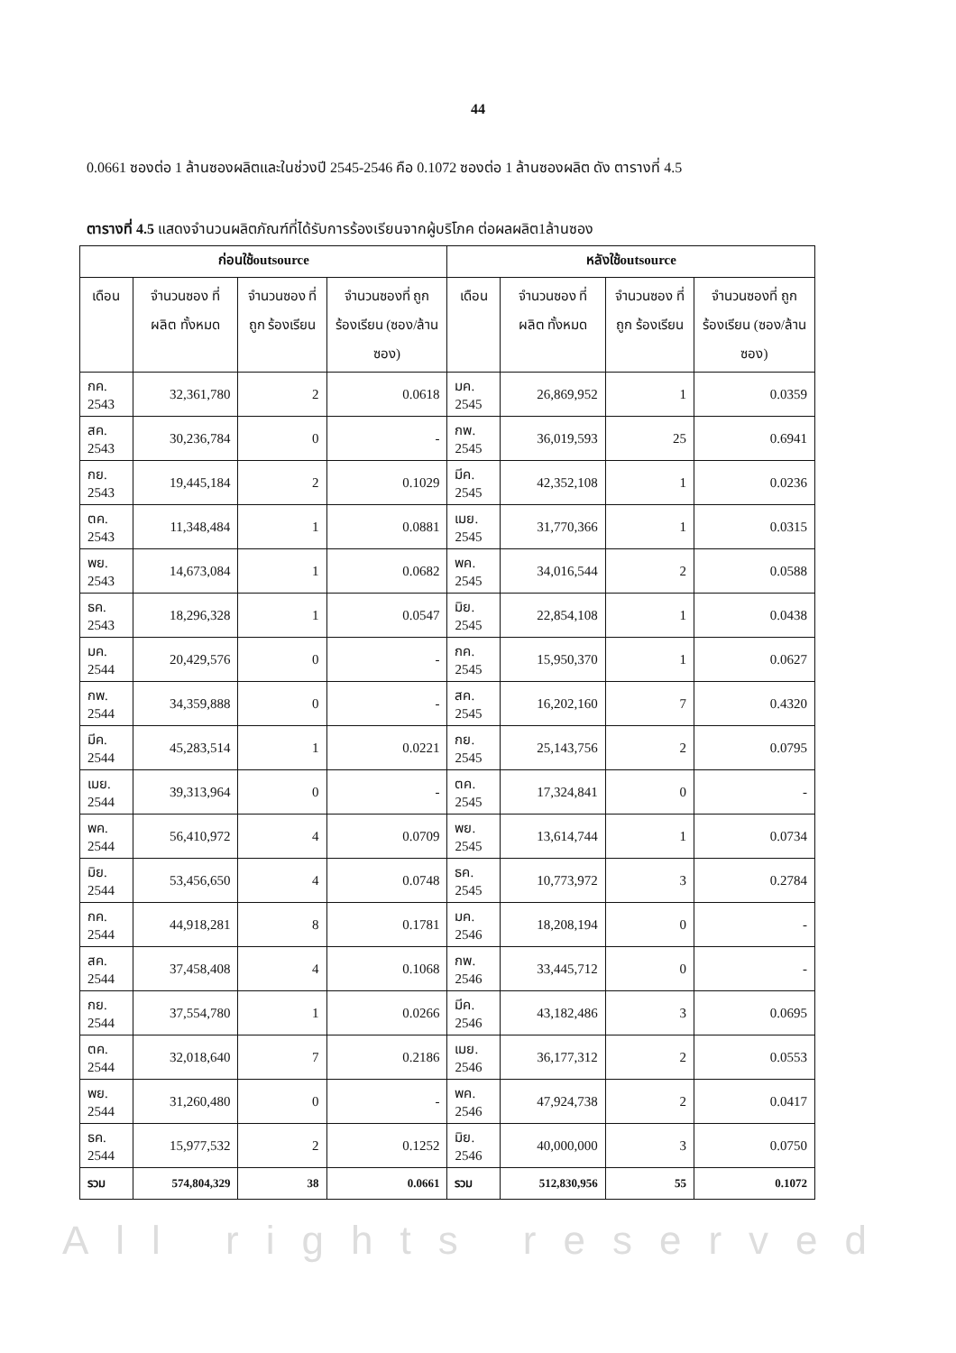44
0.0661 ซองต่อ 1 ล้านซองผลิตและในช่วงปี 2545-2546 คือ 0.1072 ซองต่อ 1 ล้านซองผลิต ดัง ตารางที่ 4.5
ตารางที่ 4.5 แสดงจำนวนผลิตภัณฑ์ที่ได้รับการร้องเรียนจากผู้บริโภค ต่อผลผลิต1ล้านซอง
| ก่อนใช้outsource | | | | หลังใช้outsource | | | |
| --- | --- | --- | --- | --- | --- | --- | --- |
| เดือน | จำนวนซอง ที่ผลิต ทั้งหมด | จำนวนซอง ที่ถูก ร้องเรียน | จำนวนซองที่ ถูกร้องเรียน (ซอง/ล้าน ซอง) | เดือน | จำนวนซอง ที่ผลิต ทั้งหมด | จำนวนซอง ที่ถูก ร้องเรียน | จำนวนซองที่ ถูกร้องเรียน (ซอง/ล้าน ซอง) |
| กค. 2543 | 32,361,780 | 2 | 0.0618 | มค. 2545 | 26,869,952 | 1 | 0.0359 |
| สค. 2543 | 30,236,784 | 0 | - | กพ. 2545 | 36,019,593 | 25 | 0.6941 |
| กย. 2543 | 19,445,184 | 2 | 0.1029 | มีค. 2545 | 42,352,108 | 1 | 0.0236 |
| ตค. 2543 | 11,348,484 | 1 | 0.0881 | เมย. 2545 | 31,770,366 | 1 | 0.0315 |
| พย. 2543 | 14,673,084 | 1 | 0.0682 | พค. 2545 | 34,016,544 | 2 | 0.0588 |
| ธค. 2543 | 18,296,328 | 1 | 0.0547 | มิย. 2545 | 22,854,108 | 1 | 0.0438 |
| มค. 2544 | 20,429,576 | 0 | - | กค. 2545 | 15,950,370 | 1 | 0.0627 |
| กพ. 2544 | 34,359,888 | 0 | - | สค. 2545 | 16,202,160 | 7 | 0.4320 |
| มีค. 2544 | 45,283,514 | 1 | 0.0221 | กย. 2545 | 25,143,756 | 2 | 0.0795 |
| เมย. 2544 | 39,313,964 | 0 | - | ตค. 2545 | 17,324,841 | 0 | - |
| พค. 2544 | 56,410,972 | 4 | 0.0709 | พย. 2545 | 13,614,744 | 1 | 0.0734 |
| มิย. 2544 | 53,456,650 | 4 | 0.0748 | ธค. 2545 | 10,773,972 | 3 | 0.2784 |
| กค. 2544 | 44,918,281 | 8 | 0.1781 | มค. 2546 | 18,208,194 | 0 | - |
| สค. 2544 | 37,458,408 | 4 | 0.1068 | กพ. 2546 | 33,445,712 | 0 | - |
| กย. 2544 | 37,554,780 | 1 | 0.0266 | มีค. 2546 | 43,182,486 | 3 | 0.0695 |
| ตค. 2544 | 32,018,640 | 7 | 0.2186 | เมย. 2546 | 36,177,312 | 2 | 0.0553 |
| พย. 2544 | 31,260,480 | 0 | - | พค. 2546 | 47,924,738 | 2 | 0.0417 |
| ธค. 2544 | 15,977,532 | 2 | 0.1252 | มิย. 2546 | 40,000,000 | 3 | 0.0750 |
| รวม | 574,804,329 | 38 | 0.0661 | รวม | 512,830,956 | 55 | 0.1072 |
All rights reserved